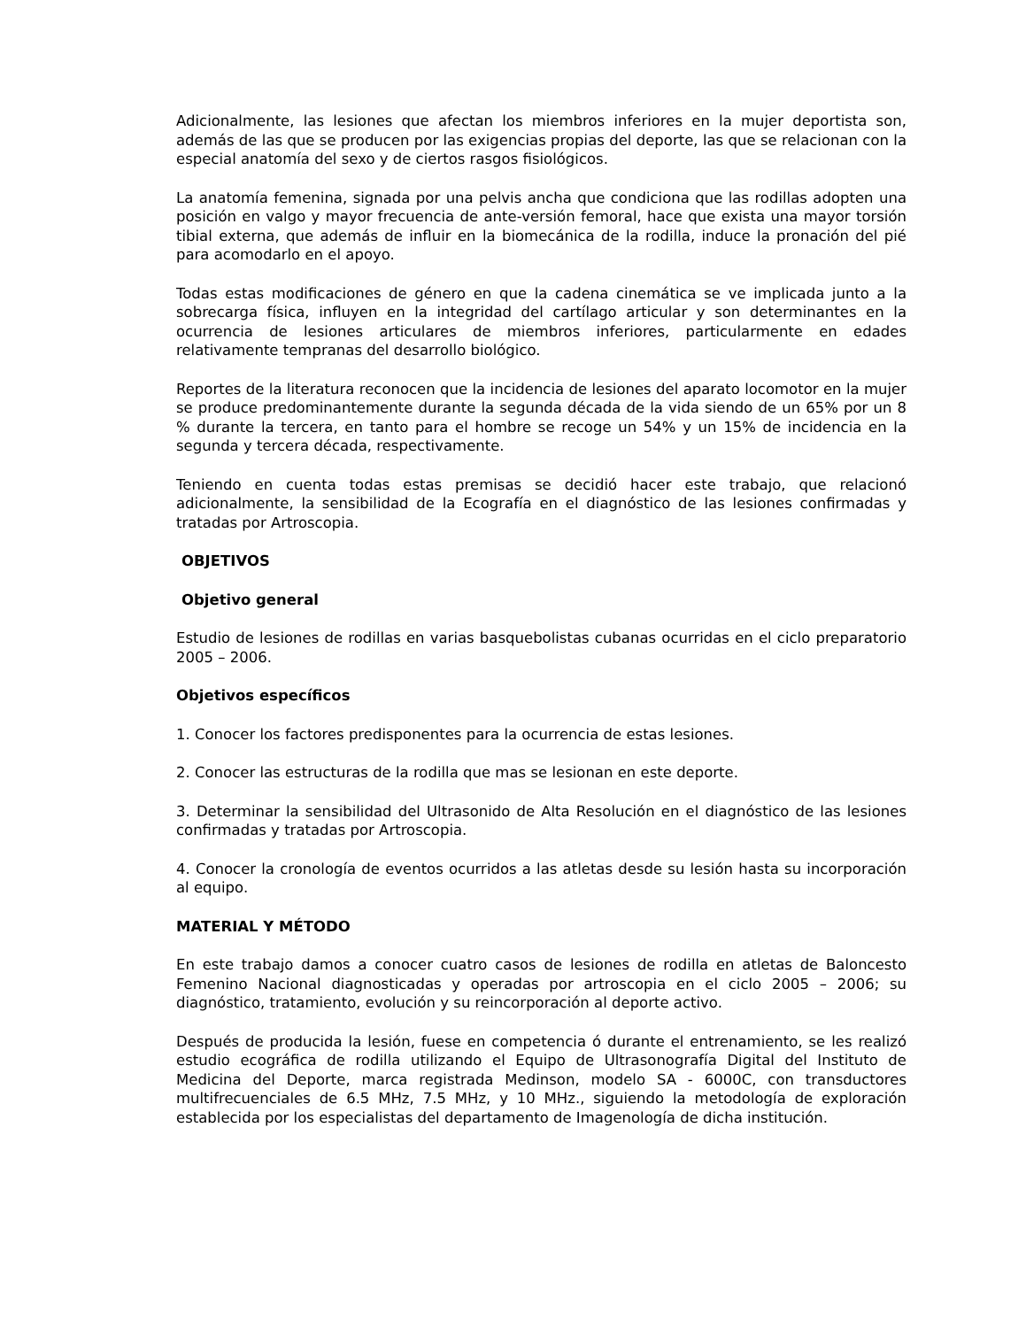Adicionalmente, las lesiones que afectan los miembros inferiores en la mujer deportista son, además de las que se producen por las exigencias propias del deporte, las que se relacionan con la especial anatomía del sexo y de ciertos rasgos fisiológicos.
La anatomía femenina, signada por una pelvis ancha que condiciona que las rodillas adopten una posición en valgo y mayor frecuencia de ante-versión femoral, hace que exista una mayor torsión tibial externa, que además de influir en la biomecánica de la rodilla, induce la pronación del pié para acomodarlo en el apoyo.
Todas estas modificaciones de género en que la cadena cinemática se ve implicada junto a la sobrecarga física, influyen en la integridad del cartílago articular y son determinantes en la ocurrencia de lesiones articulares de miembros inferiores, particularmente en edades relativamente tempranas del desarrollo biológico.
Reportes de la literatura reconocen que la incidencia de lesiones del aparato locomotor en la mujer se produce predominantemente durante la segunda década de la vida siendo de un 65% por un 8 % durante la tercera, en tanto para el hombre se recoge un 54% y un 15% de incidencia en la segunda y tercera década, respectivamente.
Teniendo en cuenta todas estas premisas se decidió hacer este trabajo, que relacionó adicionalmente, la sensibilidad de la Ecografía en el diagnóstico de las lesiones confirmadas y tratadas por Artroscopia.
OBJETIVOS
Objetivo general
Estudio de lesiones de rodillas en varias basquebolistas cubanas ocurridas en el ciclo preparatorio 2005 – 2006.
Objetivos específicos
1. Conocer los factores predisponentes para la ocurrencia de estas lesiones.
2. Conocer las estructuras de la rodilla que mas se lesionan en este deporte.
3. Determinar la sensibilidad del Ultrasonido de Alta Resolución en el diagnóstico de las lesiones confirmadas y tratadas por Artroscopia.
4. Conocer la cronología de eventos ocurridos a las atletas desde su lesión hasta su incorporación al equipo.
MATERIAL Y MÉTODO
En este trabajo damos a conocer cuatro casos de lesiones de rodilla en atletas de Baloncesto Femenino Nacional diagnosticadas y operadas por artroscopia en el ciclo 2005 – 2006; su diagnóstico, tratamiento, evolución y su reincorporación al deporte activo.
Después de producida la lesión, fuese en competencia ó durante el entrenamiento, se les realizó estudio ecográfica de rodilla utilizando el Equipo de Ultrasonografía Digital del Instituto de Medicina del Deporte, marca registrada Medinson, modelo SA - 6000C, con transductores multifrecuenciales de 6.5 MHz, 7.5 MHz, y 10 MHz., siguiendo la metodología de exploración establecida por los especialistas del departamento de Imagenología de dicha institución.